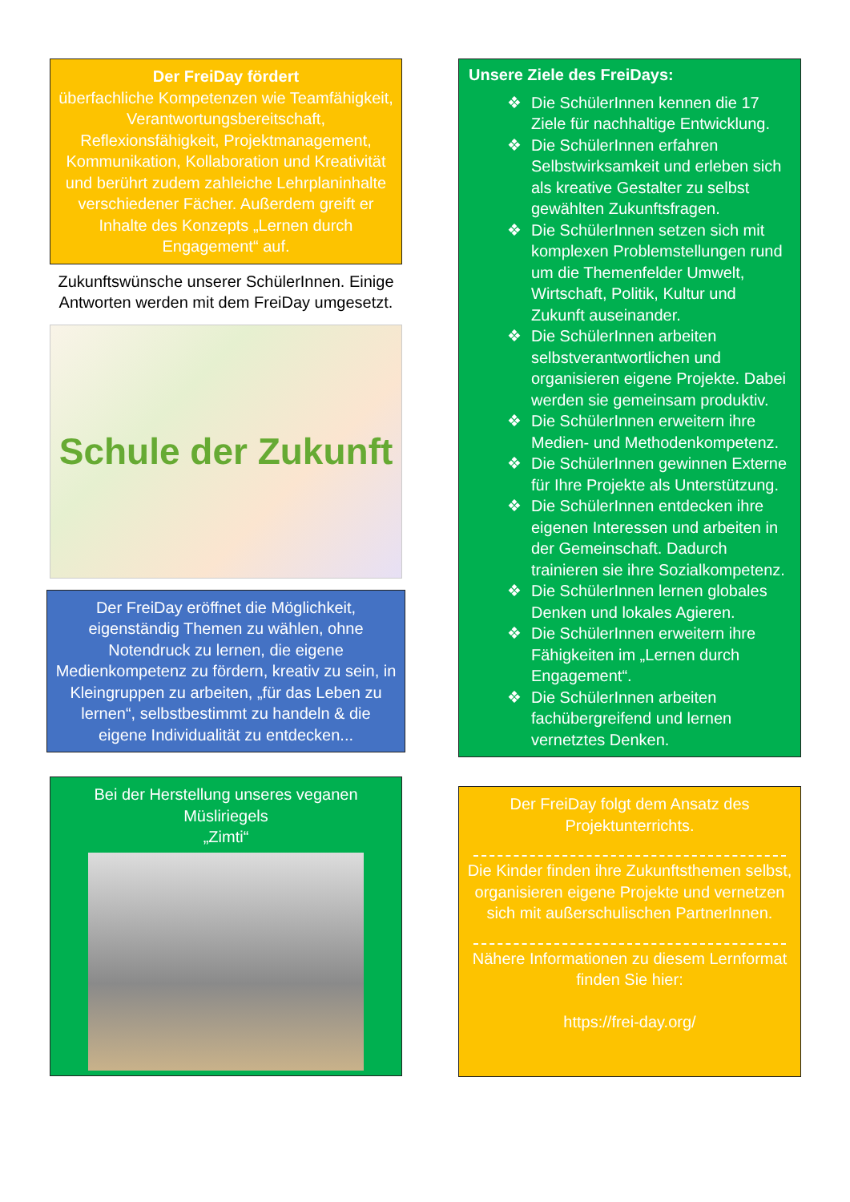Der FreiDay fördert
überfachliche Kompetenzen wie Teamfähigkeit, Verantwortungsbereitschaft, Reflexionsfähigkeit, Projektmanagement, Kommunikation, Kollaboration und Kreativität und berührt zudem zahleiche Lehrplaninhalte verschiedener Fächer. Außerdem greift er Inhalte des Konzepts „Lernen durch Engagement“ auf.
Zukunftswünsche unserer SchülerInnen. Einige Antworten werden mit dem FreiDay umgesetzt.
Schule der Zukunft
Der FreiDay eröffnet die Möglichkeit, eigenständig Themen zu wählen, ohne Notendruck zu lernen, die eigene Medienkompetenz zu fördern, kreativ zu sein, in Kleingruppen zu arbeiten, „für das Leben zu lernen“, selbstbestimmt zu handeln & die eigene Individualität zu entdecken...
Bei der Herstellung unseres veganen Müsliriegels
„Zimti“
Unsere Ziele des FreiDays:
❖ Die SchülerInnen kennen die 17 Ziele für nachhaltige Entwicklung.
❖ Die SchülerInnen erfahren Selbstwirksamkeit und erleben sich als kreative Gestalter zu selbst gewählten Zukunftsfragen.
❖ Die SchülerInnen setzen sich mit komplexen Problemstellungen rund um die Themenfelder Umwelt, Wirtschaft, Politik, Kultur und Zukunft auseinander.
❖ Die SchülerInnen arbeiten selbstverantwortlichen und organisieren eigene Projekte. Dabei werden sie gemeinsam produktiv.
❖ Die SchülerInnen erweitern ihre Medien- und Methodenkompetenz.
❖ Die SchülerInnen gewinnen Externe für Ihre Projekte als Unterstützung.
❖ Die SchülerInnen entdecken ihre eigenen Interessen und arbeiten in der Gemeinschaft. Dadurch trainieren sie ihre Sozialkompetenz.
❖ Die SchülerInnen lernen globales Denken und lokales Agieren.
❖ Die SchülerInnen erweitern ihre Fähigkeiten im „Lernen durch Engagement“.
❖ Die SchülerInnen arbeiten fachübergreifend und lernen vernetztes Denken.
Der FreiDay folgt dem Ansatz des Projektunterrichts.
Die Kinder finden ihre Zukunftsthemen selbst, organisieren eigene Projekte und vernetzen sich mit außerschulischen PartnerInnen.
Nähere Informationen zu diesem Lernformat finden Sie hier:
https://frei-day.org/